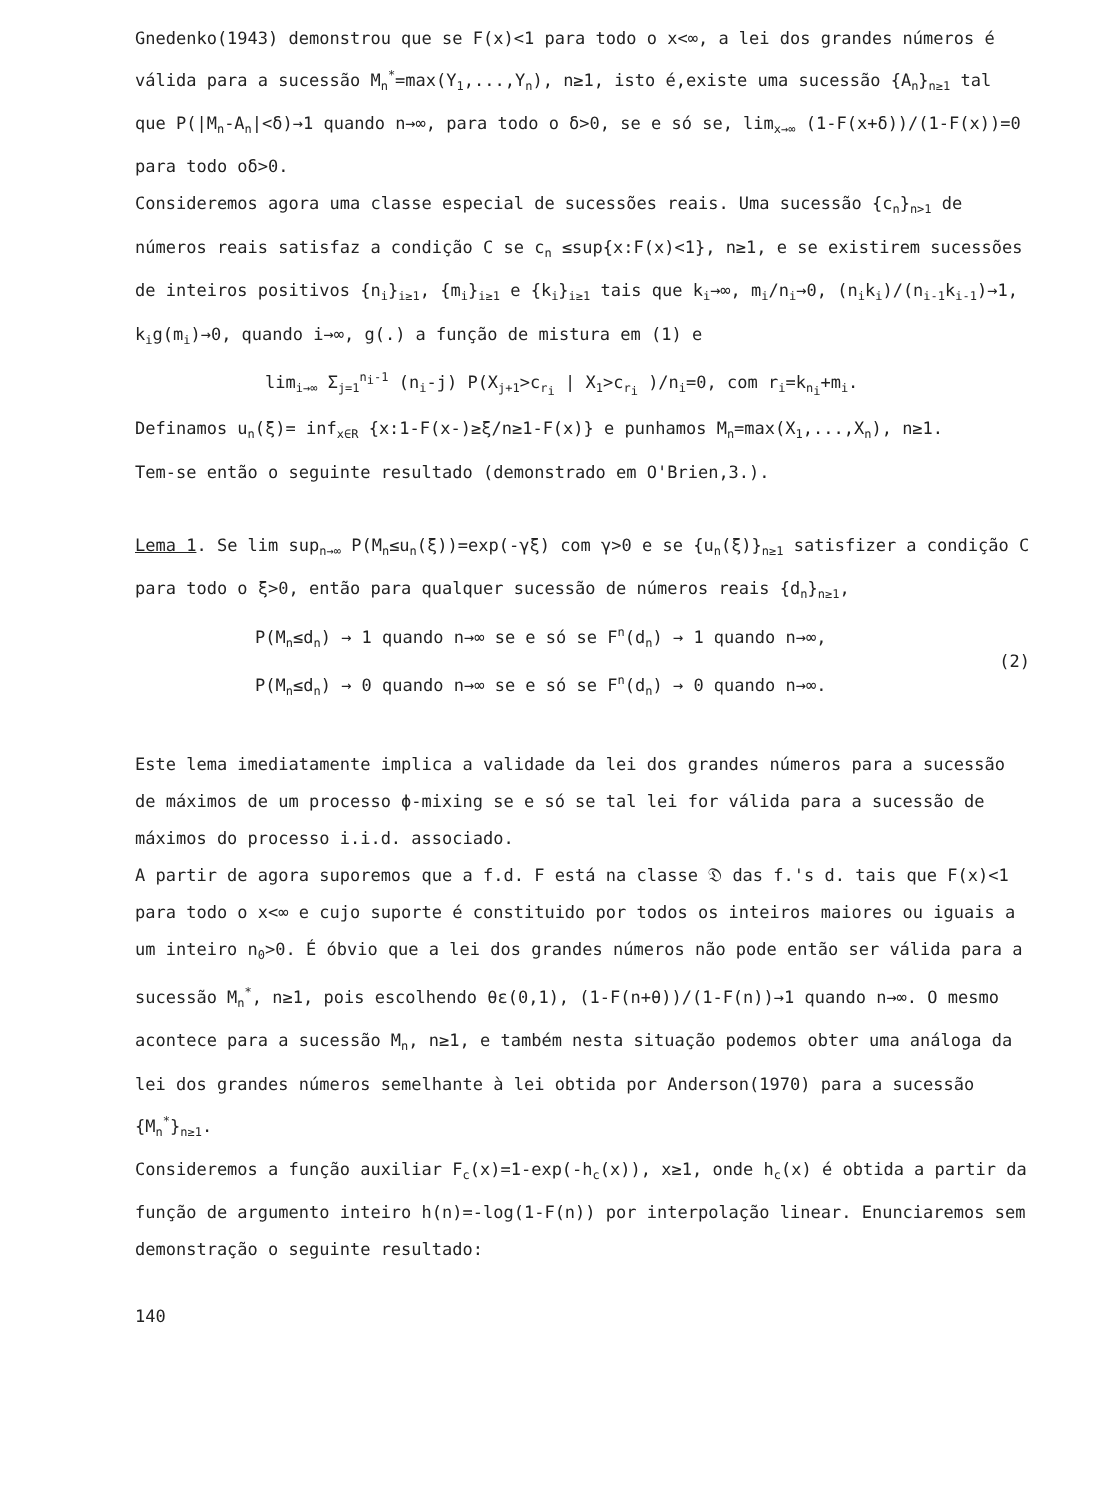Gnedenko(1943) demonstrou que se F(x)<1 para todo o x<∞, a lei dos grandes números é válida para a sucessão M<sub>n</sub><sup>*</sup>=max(Y<sub>1</sub>,...,Y<sub>n</sub>), n≥1, isto é,existe uma sucessão {A<sub>n</sub>}<sub>n≥1</sub> tal que P(|M<sub>n</sub>-A<sub>n</sub>|<δ)→1 quando n→∞, para todo o δ>0, se e só se, lim<sub>x→∞</sub> (1-F(x+δ))/(1-F(x))=0 para todo oδ>0.
Consideremos agora uma classe especial de sucessões reais. Uma sucessão {c<sub>n</sub>}<sub>n>1</sub> de números reais satisfaz a condição C se c<sub>n</sub> ≤sup{x:F(x)<1}, n≥1, e se existirem sucessões de inteiros positivos {n<sub>i</sub>}<sub>i≥1</sub>, {m<sub>i</sub>}<sub>i≥1</sub> e {k<sub>i</sub>}<sub>i≥1</sub> tais que k<sub>i</sub>→∞, m<sub>i</sub>/n<sub>i</sub>→0, (n<sub>i</sub>k<sub>i</sub>)/(n<sub>i-1</sub>k<sub>i-1</sub>)→1, k<sub>i</sub>g(m<sub>i</sub>)→0, quando i→∞, g(.) a função de mistura em (1) e
lim<sub>i→∞</sub> Σ<sub>j=1</sub><sup>n<sub>i</sub>-1</sup> (n<sub>i</sub>-j) P(X<sub>j+1</sub>>c<sub>r<sub>i</sub></sub> | X<sub>1</sub>>c<sub>r<sub>i</sub></sub> )/n<sub>i</sub>=0, com r<sub>i</sub>=k<sub>n<sub>i</sub></sub>+m<sub>i</sub>.
Definamos u<sub>n</sub>(ξ)= inf<sub>x∈R</sub> {x:1-F(x-)≥ξ/n≥1-F(x)} e punhamos M<sub>n</sub>=max(X<sub>1</sub>,...,X<sub>n</sub>), n≥1.
Tem-se então o seguinte resultado (demonstrado em O'Brien,3.).
Lema 1. Se lim sup<sub>n→∞</sub> P(M<sub>n</sub>≤u<sub>n</sub>(ξ))=exp(-γξ) com γ>0 e se {u<sub>n</sub>(ξ)}<sub>n≥1</sub> satisfizer a condição C para todo o ξ>0, então para qualquer sucessão de números reais {d<sub>n</sub>}<sub>n≥1</sub>,
P(M<sub>n</sub>≤d<sub>n</sub>) → 1 quando n→∞ se e só se F<sup>n</sup>(d<sub>n</sub>) → 1 quando n→∞,
P(M<sub>n</sub>≤d<sub>n</sub>) → 0 quando n→∞ se e só se F<sup>n</sup>(d<sub>n</sub>) → 0 quando n→∞. (2)
Este lema imediatamente implica a validade da lei dos grandes números para a sucessão de máximos de um processo ϕ-mixing se e só se tal lei for válida para a sucessão de máximos do processo i.i.d. associado.
A partir de agora suporemos que a f.d. F está na classe 𝔇 das f.'s d. tais que F(x)<1 para todo o x<∞ e cujo suporte é constituido por todos os inteiros maiores ou iguais a um inteiro n<sub>0</sub>>0. É óbvio que a lei dos grandes números não pode então ser válida para a sucessão M<sub>n</sub><sup>*</sup>, n≥1, pois escolhendo θε(0,1), (1-F(n+θ))/(1-F(n))→1 quando n→∞. O mesmo acontece para a sucessão M<sub>n</sub>, n≥1, e também nesta situação podemos obter uma análoga da lei dos grandes números semelhante à lei obtida por Anderson(1970) para a sucessão {M<sub>n</sub><sup>*</sup>}<sub>n≥1</sub>.
Consideremos a função auxiliar F<sub>c</sub>(x)=1-exp(-h<sub>c</sub>(x)), x≥1, onde h<sub>c</sub>(x) é obtida a partir da função de argumento inteiro h(n)=-log(1-F(n)) por interpolação linear. Enunciaremos sem demonstração o seguinte resultado:
140